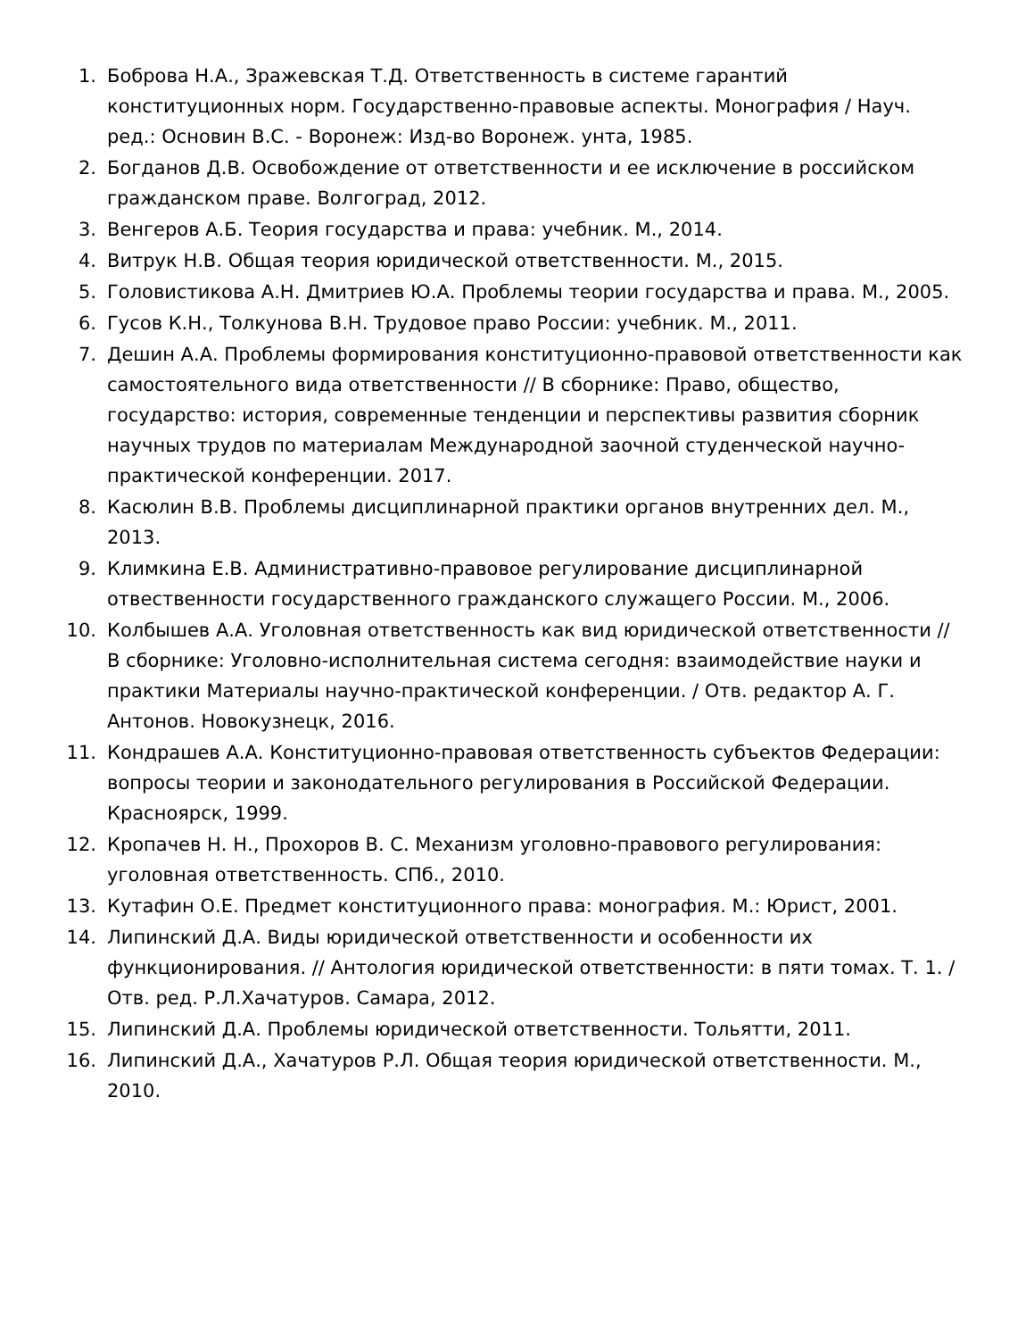1. Боброва Н.А., Зражевская Т.Д. Ответственность в системе гарантий конституционных норм. Государственно-правовые аспекты. Монография / Науч. ред.: Основин В.С. - Воронеж: Изд-во Воронеж. унта, 1985.
2. Богданов Д.В. Освобождение от ответственности и ее исключение в российском гражданском праве. Волгоград, 2012.
3. Венгеров А.Б. Теория государства и права: учебник. М., 2014.
4. Витрук Н.В. Общая теория юридической ответственности. М., 2015.
5. Головистикова А.Н. Дмитриев Ю.А. Проблемы теории государства и права. М., 2005.
6. Гусов К.Н., Толкунова В.Н. Трудовое право России: учебник. М., 2011.
7. Дешин А.А. Проблемы формирования конституционно-правовой ответственности как самостоятельного вида ответственности // В сборнике: Право, общество, государство: история, современные тенденции и перспективы развития сборник научных трудов по материалам Международной заочной студенческой научно-практической конференции. 2017.
8. Касюлин В.В. Проблемы дисциплинарной практики органов внутренних дел. М., 2013.
9. Климкина Е.В. Административно-правовое регулирование дисциплинарной отвественности государственного гражданского служащего России. М., 2006.
10. Колбышев А.А. Уголовная ответственность как вид юридической ответственности // В сборнике: Уголовно-исполнительная система сегодня: взаимодействие науки и практики Материалы научно-практической конференции. / Отв. редактор А. Г. Антонов. Новокузнецк, 2016.
11. Кондрашев А.А. Конституционно-правовая ответственность субъектов Федерации: вопросы теории и законодательного регулирования в Российской Федерации. Красноярск, 1999.
12. Кропачев Н. Н., Прохоров В. С. Механизм уголовно-правового регулирования: уголовная ответственность. СПб., 2010.
13. Кутафин О.Е. Предмет конституционного права: монография. М.: Юрист, 2001.
14. Липинский Д.А. Виды юридической ответственности и особенности их функционирования. // Антология юридической ответственности: в пяти томах. Т. 1. / Отв. ред. Р.Л.Хачатуров. Самара, 2012.
15. Липинский Д.А. Проблемы юридической ответственности. Тольятти, 2011.
16. Липинский Д.А., Хачатуров Р.Л. Общая теория юридической ответственности. М., 2010.